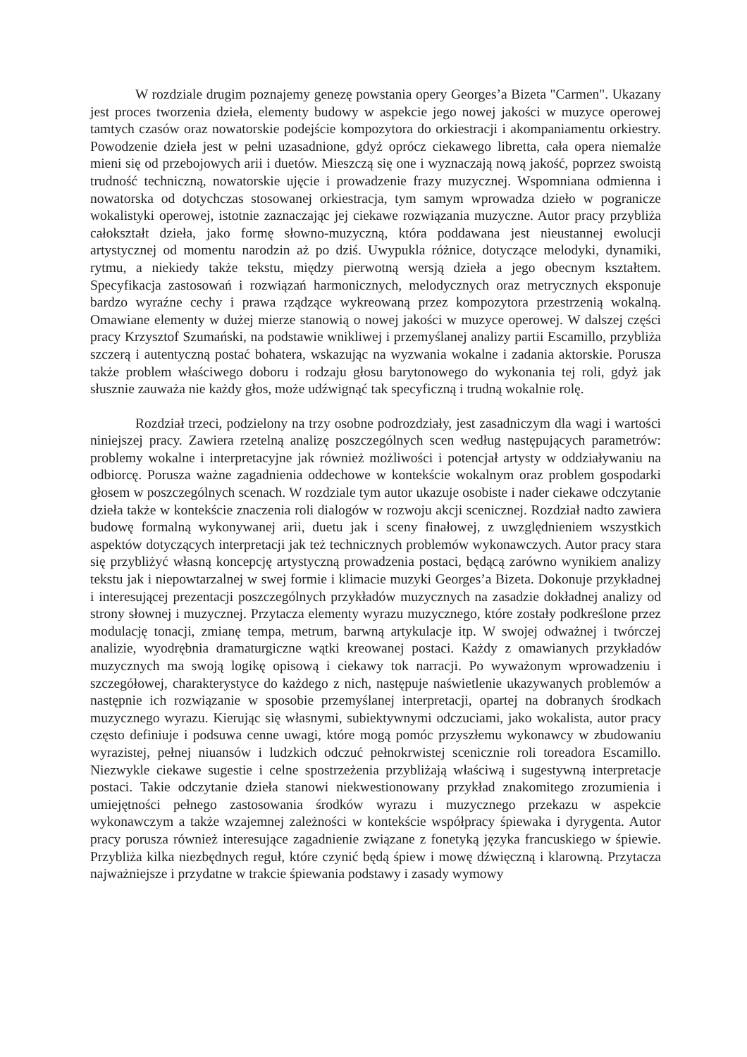W rozdziale drugim poznajemy genezę powstania opery Georges’a Bizeta "Carmen". Ukazany jest proces tworzenia dzieła, elementy budowy w aspekcie jego nowej jakości w muzyce operowej tamtych czasów oraz nowatorskie podejście kompozytora do orkiestracji i akompaniamentu orkiestry. Powodzenie dzieła jest w pełni uzasadnione, gdyż oprócz ciekawego libretta, cała opera niemalże mieni się od przebojowych arii i duetów. Mieszczą się one i wyznaczają nową jakość, poprzez swoistą trudność techniczną, nowatorskie ujęcie i prowadzenie frazy muzycznej. Wspomniana odmienna i nowatorska od dotychczas stosowanej orkiestracja, tym samym wprowadza dzieło w pogranicze wokalistyki operowej, istotnie zaznaczając jej ciekawe rozwiązania muzyczne. Autor pracy przybliża całokształt dzieła, jako formę słowno-muzyczną, która poddawana jest nieustannej ewolucji artystycznej od momentu narodzin aż po dziś. Uwypukla różnice, dotyczące melodyki, dynamiki, rytmu, a niekiedy także tekstu, między pierwotną wersją dzieła a jego obecnym kształtem. Specyfikacja zastosowań i rozwiązań harmonicznych, melodycznych oraz metrycznych eksponuje bardzo wyraźne cechy i prawa rządzące wykreowaną przez kompozytora przestrzenią wokalną. Omawiane elementy w dużej mierze stanowią o nowej jakości w muzyce operowej. W dalszej części pracy Krzysztof Szumański, na podstawie wnikliwej i przemyślanej analizy partii Escamillo, przybliża szczerą i autentyczną postać bohatera, wskazując na wyzwania wokalne i zadania aktorskie. Porusza także problem właściwego doboru i rodzaju głosu barytonowego do wykonania tej roli, gdyż jak słusznie zauważa nie każdy głos, może udźwignąć tak specyficzną i trudną wokalnie rolę.
Rozdział trzeci, podzielony na trzy osobne podrozdziały, jest zasadniczym dla wagi i wartości niniejszej pracy. Zawiera rzetelną analizę poszczególnych scen według następujących parametrów: problemy wokalne i interpretacyjne jak również możliwości i potencjał artysty w oddziaływaniu na odbiorcę. Porusza ważne zagadnienia oddechowe w kontekście wokalnym oraz problem gospodarki głosem w poszczególnych scenach. W rozdziale tym autor ukazuje osobiste i nader ciekawe odczytanie dzieła także w kontekście znaczenia roli dialogów w rozwoju akcji scenicznej. Rozdział nadto zawiera budowę formalną wykonywanej arii, duetu jak i sceny finałowej, z uwzględnieniem wszystkich aspektów dotyczących interpretacji jak też technicznych problemów wykonawczych. Autor pracy stara się przybliżyć własną koncepcję artystyczną prowadzenia postaci, będącą zarówno wynikiem analizy tekstu jak i niepowtarzalnej w swej formie i klimacie muzyki Georges’a Bizeta. Dokonuje przykładnej i interesującej prezentacji poszczególnych przykładów muzycznych na zasadzie dokładnej analizy od strony słownej i muzycznej. Przytacza elementy wyrazu muzycznego, które zostały podkreślone przez modulację tonacji, zmianę tempa, metrum, barwną artykulacje itp. W swojej odważnej i twórczej analizie, wyodrębnia dramaturgiczne wątki kreowanej postaci. Każdy z omawianych przykładów muzycznych ma swoją logikę opisową i ciekawy tok narracji. Po wyważonym wprowadzeniu i szczegółowej, charakterystyce do każdego z nich, następuje naświetlenie ukazywanych problemów a następnie ich rozwiązanie w sposobie przemyślanej interpretacji, opartej na dobranych środkach muzycznego wyrazu. Kierując się własnymi, subiektywnymi odczuciami, jako wokalista, autor pracy często definiuje i podsuwa cenne uwagi, które mogą pomóc przyszłemu wykonawcy w zbudowaniu wyrazistej, pełnej niuansów i ludzkich odczuć pełnokrwistej scenicznie roli toreadora Escamillo. Niezwykle ciekawe sugestie i celne spostrzeżenia przybliżają właściwą i sugestywną interpretacje postaci. Takie odczytanie dzieła stanowi niekwestionowany przykład znakomitego zrozumienia i umiejętności pełnego zastosowania środków wyrazu i muzycznego przekazu w aspekcie wykonawczym a także wzajemnej zależności w kontekście współpracy śpiewaka i dyrygenta. Autor pracy porusza również interesujące zagadnienie związane z fonetyką języka francuskiego w śpiewie. Przybliża kilka niezbędnych reguł, które czynić będą śpiew i mowę dźwięczną i klarowną. Przytacza najważniejsze i przydatne w trakcie śpiewania podstawy i zasady wymowy